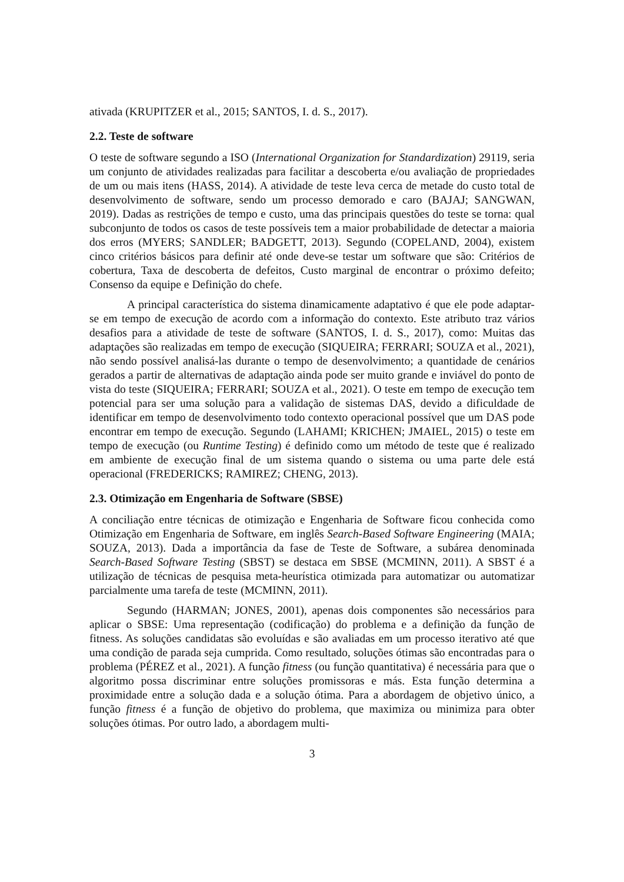ativada (KRUPITZER et al., 2015; SANTOS, I. d. S., 2017).
2.2. Teste de software
O teste de software segundo a ISO (International Organization for Standardization) 29119, seria um conjunto de atividades realizadas para facilitar a descoberta e/ou avaliação de propriedades de um ou mais itens (HASS, 2014). A atividade de teste leva cerca de metade do custo total de desenvolvimento de software, sendo um processo demorado e caro (BAJAJ; SANGWAN, 2019). Dadas as restrições de tempo e custo, uma das principais questões do teste se torna: qual subconjunto de todos os casos de teste possíveis tem a maior probabilidade de detectar a maioria dos erros (MYERS; SANDLER; BADGETT, 2013). Segundo (COPELAND, 2004), existem cinco critérios básicos para definir até onde deve-se testar um software que são: Critérios de cobertura, Taxa de descoberta de defeitos, Custo marginal de encontrar o próximo defeito; Consenso da equipe e Definição do chefe.
A principal característica do sistema dinamicamente adaptativo é que ele pode adaptar-se em tempo de execução de acordo com a informação do contexto. Este atributo traz vários desafios para a atividade de teste de software (SANTOS, I. d. S., 2017), como: Muitas das adaptações são realizadas em tempo de execução (SIQUEIRA; FERRARI; SOUZA et al., 2021), não sendo possível analisá-las durante o tempo de desenvolvimento; a quantidade de cenários gerados a partir de alternativas de adaptação ainda pode ser muito grande e inviável do ponto de vista do teste (SIQUEIRA; FERRARI; SOUZA et al., 2021). O teste em tempo de execução tem potencial para ser uma solução para a validação de sistemas DAS, devido a dificuldade de identificar em tempo de desenvolvimento todo contexto operacional possível que um DAS pode encontrar em tempo de execução. Segundo (LAHAMI; KRICHEN; JMAIEL, 2015) o teste em tempo de execução (ou Runtime Testing) é definido como um método de teste que é realizado em ambiente de execução final de um sistema quando o sistema ou uma parte dele está operacional (FREDERICKS; RAMIREZ; CHENG, 2013).
2.3. Otimização em Engenharia de Software (SBSE)
A conciliação entre técnicas de otimização e Engenharia de Software ficou conhecida como Otimização em Engenharia de Software, em inglês Search-Based Software Engineering (MAIA; SOUZA, 2013). Dada a importância da fase de Teste de Software, a subárea denominada Search-Based Software Testing (SBST) se destaca em SBSE (MCMINN, 2011). A SBST é a utilização de técnicas de pesquisa meta-heurística otimizada para automatizar ou automatizar parcialmente uma tarefa de teste (MCMINN, 2011).
Segundo (HARMAN; JONES, 2001), apenas dois componentes são necessários para aplicar o SBSE: Uma representação (codificação) do problema e a definição da função de fitness. As soluções candidatas são evoluídas e são avaliadas em um processo iterativo até que uma condição de parada seja cumprida. Como resultado, soluções ótimas são encontradas para o problema (PÉREZ et al., 2021). A função fitness (ou função quantitativa) é necessária para que o algoritmo possa discriminar entre soluções promissoras e más. Esta função determina a proximidade entre a solução dada e a solução ótima. Para a abordagem de objetivo único, a função fitness é a função de objetivo do problema, que maximiza ou minimiza para obter soluções ótimas. Por outro lado, a abordagem multi-
3